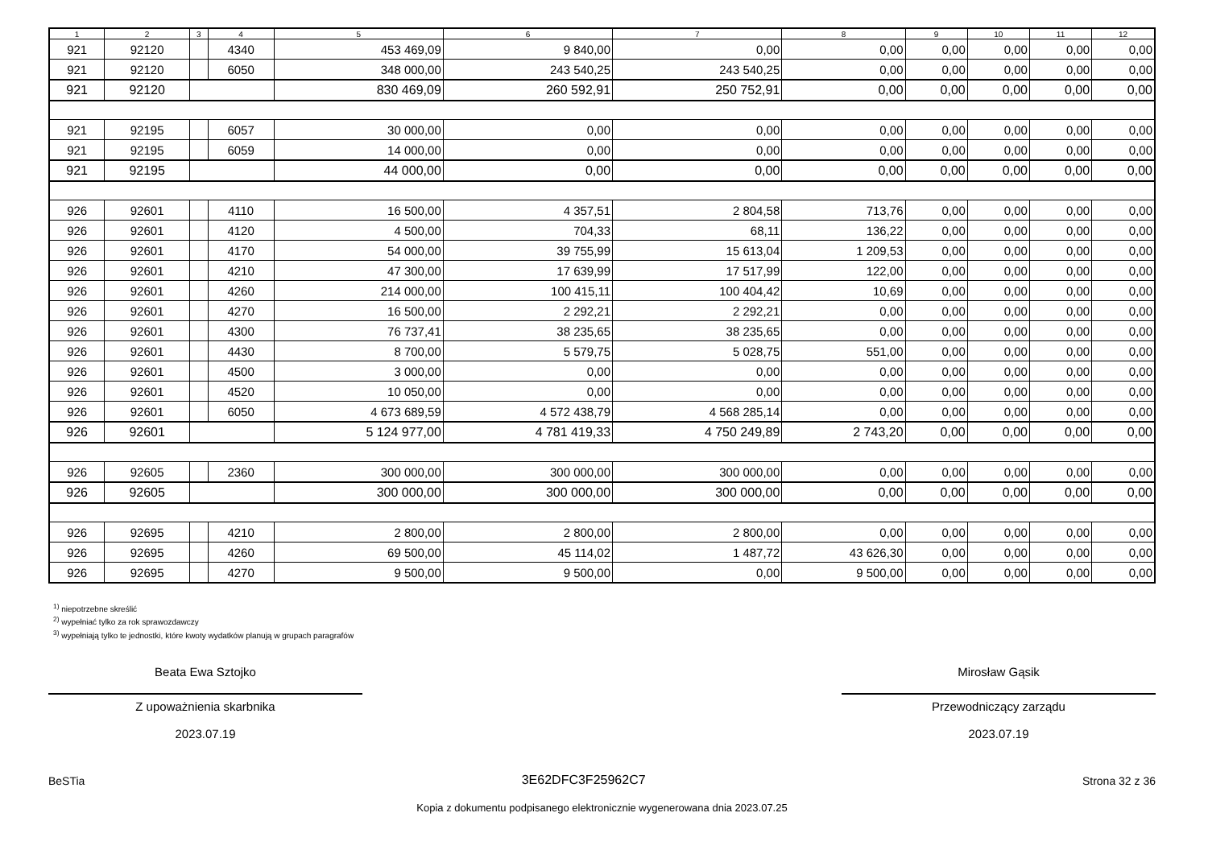| 1 | 2 | 3 | 4 | 5 | 6 | 7 | 8 | 9 | 10 | 11 | 12 |
| --- | --- | --- | --- | --- | --- | --- | --- | --- | --- | --- | --- |
| 921 | 92120 | | 4340 | 453 469,09 | 9 840,00 | 0,00 | 0,00 | 0,00 | 0,00 | 0,00 | 0,00 |
| 921 | 92120 | | 6050 | 348 000,00 | 243 540,25 | 243 540,25 | 0,00 | 0,00 | 0,00 | 0,00 | 0,00 |
| 921 | 92120 | | | 830 469,09 | 260 592,91 | 250 752,91 | 0,00 | 0,00 | 0,00 | 0,00 | 0,00 |
| 921 | 92195 | | 6057 | 30 000,00 | 0,00 | 0,00 | 0,00 | 0,00 | 0,00 | 0,00 | 0,00 |
| 921 | 92195 | | 6059 | 14 000,00 | 0,00 | 0,00 | 0,00 | 0,00 | 0,00 | 0,00 | 0,00 |
| 921 | 92195 | | | 44 000,00 | 0,00 | 0,00 | 0,00 | 0,00 | 0,00 | 0,00 | 0,00 |
| 926 | 92601 | | 4110 | 16 500,00 | 4 357,51 | 2 804,58 | 713,76 | 0,00 | 0,00 | 0,00 | 0,00 |
| 926 | 92601 | | 4120 | 4 500,00 | 704,33 | 68,11 | 136,22 | 0,00 | 0,00 | 0,00 | 0,00 |
| 926 | 92601 | | 4170 | 54 000,00 | 39 755,99 | 15 613,04 | 1 209,53 | 0,00 | 0,00 | 0,00 | 0,00 |
| 926 | 92601 | | 4210 | 47 300,00 | 17 639,99 | 17 517,99 | 122,00 | 0,00 | 0,00 | 0,00 | 0,00 |
| 926 | 92601 | | 4260 | 214 000,00 | 100 415,11 | 100 404,42 | 10,69 | 0,00 | 0,00 | 0,00 | 0,00 |
| 926 | 92601 | | 4270 | 16 500,00 | 2 292,21 | 2 292,21 | 0,00 | 0,00 | 0,00 | 0,00 | 0,00 |
| 926 | 92601 | | 4300 | 76 737,41 | 38 235,65 | 38 235,65 | 0,00 | 0,00 | 0,00 | 0,00 | 0,00 |
| 926 | 92601 | | 4430 | 8 700,00 | 5 579,75 | 5 028,75 | 551,00 | 0,00 | 0,00 | 0,00 | 0,00 |
| 926 | 92601 | | 4500 | 3 000,00 | 0,00 | 0,00 | 0,00 | 0,00 | 0,00 | 0,00 | 0,00 |
| 926 | 92601 | | 4520 | 10 050,00 | 0,00 | 0,00 | 0,00 | 0,00 | 0,00 | 0,00 | 0,00 |
| 926 | 92601 | | 6050 | 4 673 689,59 | 4 572 438,79 | 4 568 285,14 | 0,00 | 0,00 | 0,00 | 0,00 | 0,00 |
| 926 | 92601 | | | 5 124 977,00 | 4 781 419,33 | 4 750 249,89 | 2 743,20 | 0,00 | 0,00 | 0,00 | 0,00 |
| 926 | 92605 | | 2360 | 300 000,00 | 300 000,00 | 300 000,00 | 0,00 | 0,00 | 0,00 | 0,00 | 0,00 |
| 926 | 92605 | | | 300 000,00 | 300 000,00 | 300 000,00 | 0,00 | 0,00 | 0,00 | 0,00 | 0,00 |
| 926 | 92695 | | 4210 | 2 800,00 | 2 800,00 | 2 800,00 | 0,00 | 0,00 | 0,00 | 0,00 | 0,00 |
| 926 | 92695 | | 4260 | 69 500,00 | 45 114,02 | 1 487,72 | 43 626,30 | 0,00 | 0,00 | 0,00 | 0,00 |
| 926 | 92695 | | 4270 | 9 500,00 | 9 500,00 | 0,00 | 9 500,00 | 0,00 | 0,00 | 0,00 | 0,00 |
<sup>1)</sup> niepotrzebne skreślić
<sup>2)</sup> wypełniać tylko za rok sprawozdawczy
<sup>3)</sup> wypełniają tylko te jednostki, które kwoty wydatków planują w grupach paragrafów
Beata Ewa Sztojko
Z upoważnienia skarbnika
2023.07.19
Mirosław Gąsik
Przewodniczący zarządu
2023.07.19
BeSTia 3E62DFC3F25962C7 Strona 32 z 36
Kopia z dokumentu podpisanego elektronicznie wygenerowana dnia 2023.07.25